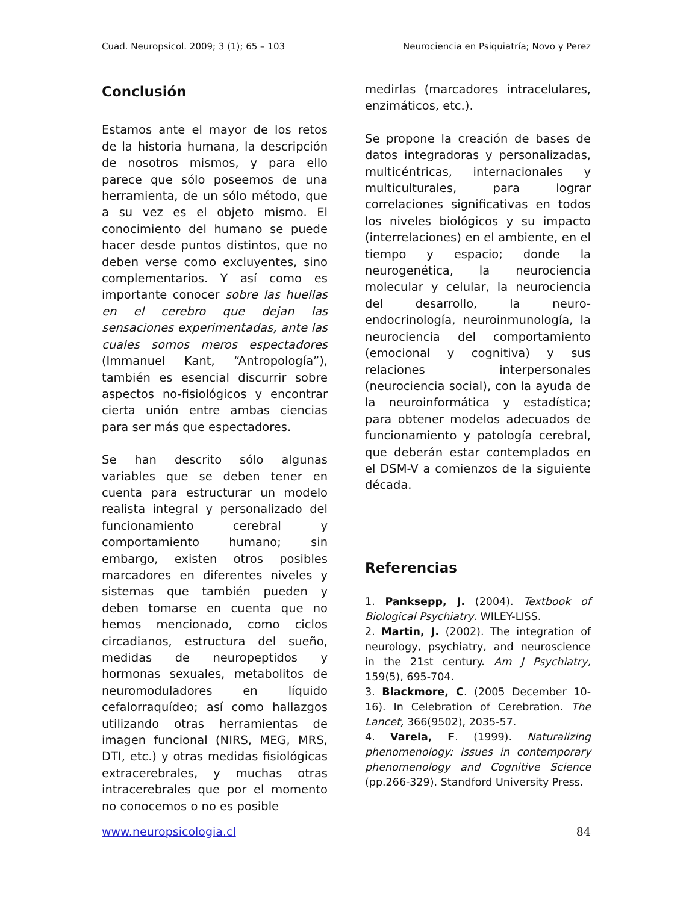Cuad. Neuropsicol. 2009; 3 (1); 65 – 103 Neurociencia en Psiquiatría; Novo y Perez
Conclusión
Estamos ante el mayor de los retos de la historia humana, la descripción de nosotros mismos, y para ello parece que sólo poseemos de una herramienta, de un sólo método, que a su vez es el objeto mismo. El conocimiento del humano se puede hacer desde puntos distintos, que no deben verse como excluyentes, sino complementarios. Y así como es importante conocer sobre las huellas en el cerebro que dejan las sensaciones experimentadas, ante las cuales somos meros espectadores (Immanuel Kant, “Antropología”), también es esencial discurrir sobre aspectos no-fisiológicos y encontrar cierta unión entre ambas ciencias para ser más que espectadores.
Se han descrito sólo algunas variables que se deben tener en cuenta para estructurar un modelo realista integral y personalizado del funcionamiento cerebral y comportamiento humano; sin embargo, existen otros posibles marcadores en diferentes niveles y sistemas que también pueden y deben tomarse en cuenta que no hemos mencionado, como ciclos circadianos, estructura del sueño, medidas de neuropeptidos y hormonas sexuales, metabolitos de neuromoduladores en líquido cefalorraquídeo; así como hallazgos utilizando otras herramientas de imagen funcional (NIRS, MEG, MRS, DTI, etc.) y otras medidas fisiológicas extracerebrales, y muchas otras intracerebrales que por el momento no conocemos o no es posible
medirlas (marcadores intracelulares, enzimáticos, etc.).
Se propone la creación de bases de datos integradoras y personalizadas, multicéntricas, internacionales y multiculturales, para lograr correlaciones significativas en todos los niveles biológicos y su impacto (interrelaciones) en el ambiente, en el tiempo y espacio; donde la neurogenética, la neurociencia molecular y celular, la neurociencia del desarrollo, la neuro-endocrinología, neuroinmunología, la neurociencia del comportamiento (emocional y cognitiva) y sus relaciones interpersonales (neurociencia social), con la ayuda de la neuroinformática y estadística; para obtener modelos adecuados de funcionamiento y patología cerebral, que deberán estar contemplados en el DSM-V a comienzos de la siguiente década.
Referencias
1. Panksepp, J. (2004). Textbook of Biological Psychiatry. WILEY-LISS.
2. Martin, J. (2002). The integration of neurology, psychiatry, and neuroscience in the 21st century. Am J Psychiatry, 159(5), 695-704.
3. Blackmore, C. (2005 December 10-16). In Celebration of Cerebration. The Lancet, 366(9502), 2035-57.
4. Varela, F. (1999). Naturalizing phenomenology: issues in contemporary phenomenology and Cognitive Science (pp.266-329). Standford University Press.
www.neuropsicologia.cl 84